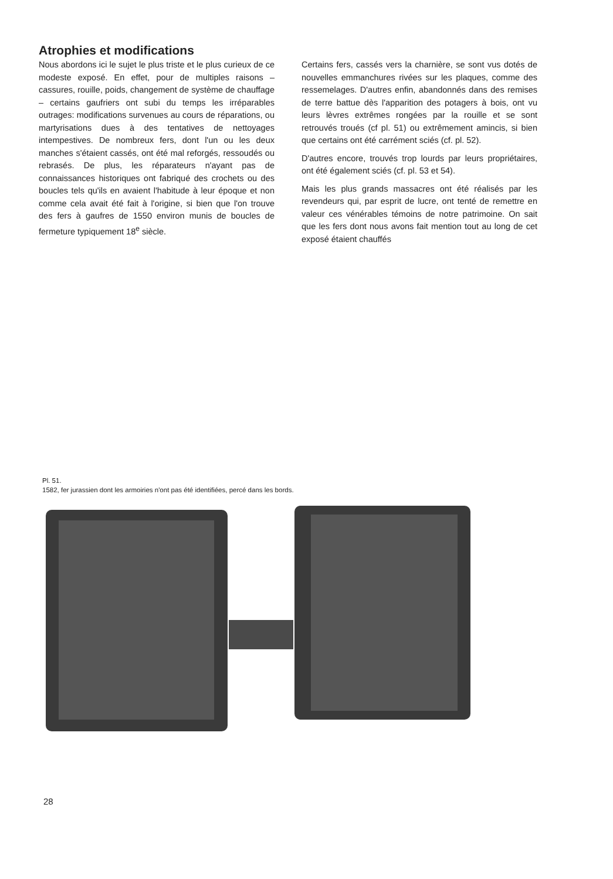Atrophies et modifications
Nous abordons ici le sujet le plus triste et le plus curieux de ce modeste exposé. En effet, pour de multiples raisons – cassures, rouille, poids, changement de système de chauffage – certains gaufriers ont subi du temps les irréparables outrages: modifications survenues au cours de réparations, ou martyrisations dues à des tentatives de nettoyages intempestives. De nombreux fers, dont l'un ou les deux manches s'étaient cassés, ont été mal reforgés, ressoudés ou rebrasés. De plus, les réparateurs n'ayant pas de connaissances historiques ont fabriqué des crochets ou des boucles tels qu'ils en avaient l'habitude à leur époque et non comme cela avait été fait à l'origine, si bien que l'on trouve des fers à gaufres de 1550 environ munis de boucles de fermeture typiquement 18<sup>e</sup> siècle.
Certains fers, cassés vers la charnière, se sont vus dotés de nouvelles emmanchures rivées sur les plaques, comme des ressemelages. D'autres enfin, abandonnés dans des remises de terre battue dès l'apparition des potagers à bois, ont vu leurs lèvres extrêmes rongées par la rouille et se sont retrouvés troués (cf pl. 51) ou extrêmement amincis, si bien que certains ont été carrément sciés (cf. pl. 52).
D'autres encore, trouvés trop lourds par leurs propriétaires, ont été également sciés (cf. pl. 53 et 54).
Mais les plus grands massacres ont été réalisés par les revendeurs qui, par esprit de lucre, ont tenté de remettre en valeur ces vénérables témoins de notre patrimoine. On sait que les fers dont nous avons fait mention tout au long de cet exposé étaient chauffés
Pl. 51.
1582, fer jurassien dont les armoiries n'ont pas été identifiées, percé dans les bords.
28